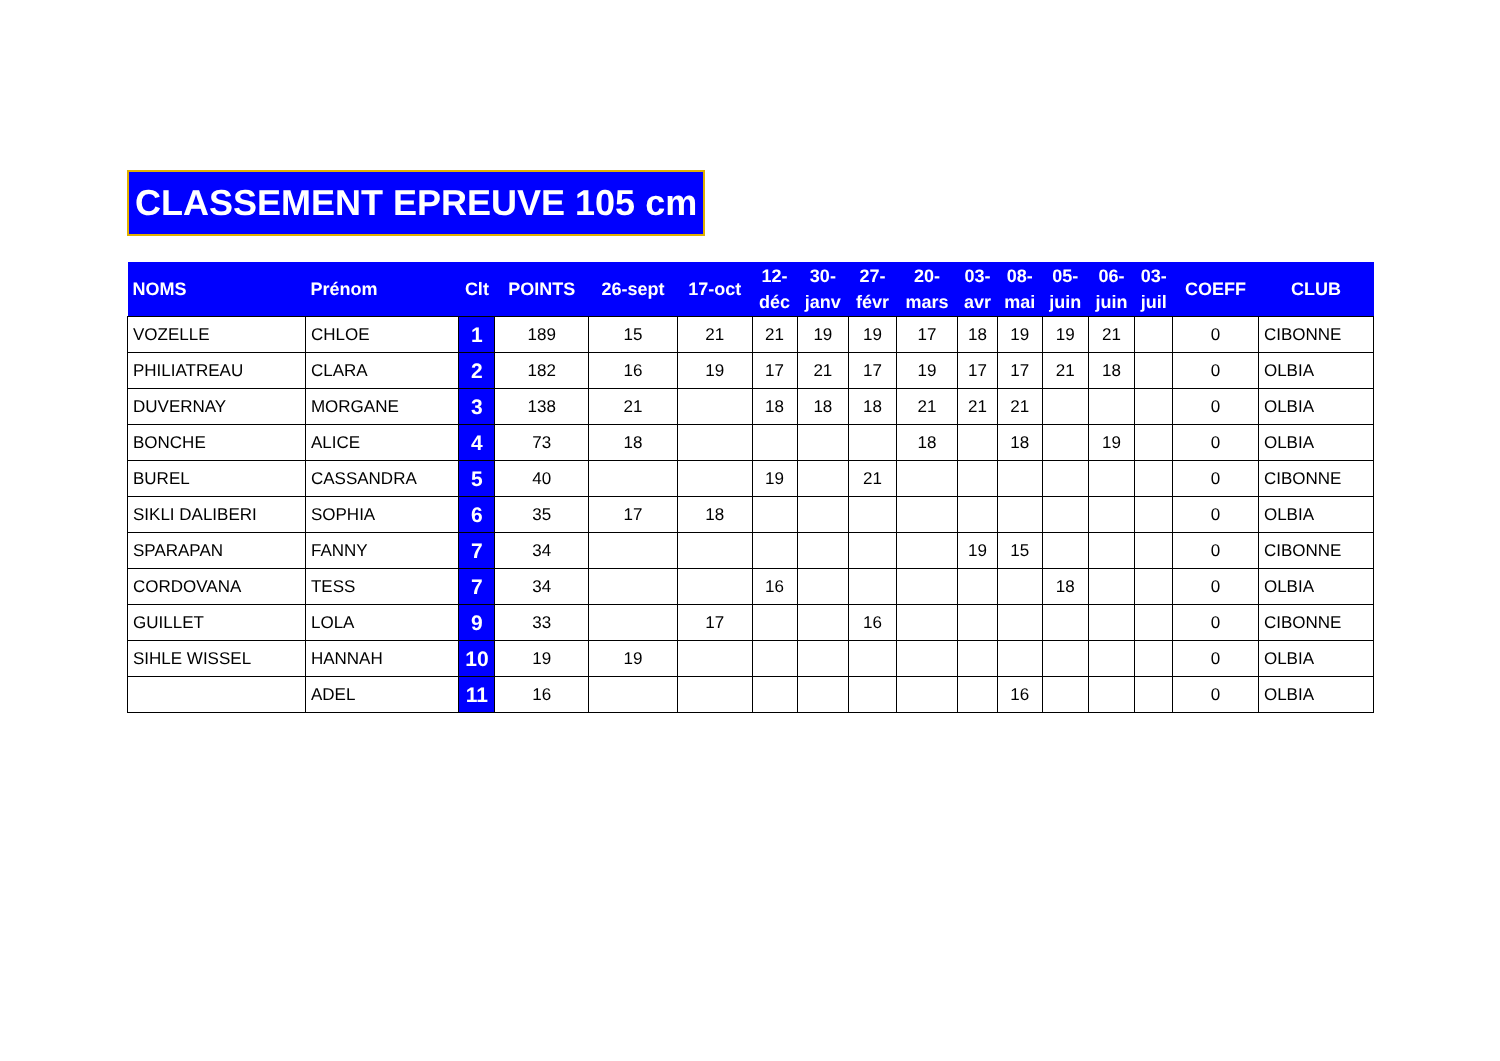CLASSEMENT EPREUVE 105 cm
| NOMS | Prénom | Clt | POINTS | 26-sept | 17-oct | 12- déc | 30- janv | 27- févr | 20- mars | 03- avr | 08- mai | 05- juin | 06- juin | 03- juil | COEFF | CLUB |
| --- | --- | --- | --- | --- | --- | --- | --- | --- | --- | --- | --- | --- | --- | --- | --- | --- |
| VOZELLE | CHLOE | 1 | 189 | 15 | 21 | 21 | 19 | 19 | 17 | 18 | 19 | 19 | 21 | | 0 | CIBONNE |
| PHILIATREAU | CLARA | 2 | 182 | 16 | 19 | 17 | 21 | 17 | 19 | 17 | 17 | 21 | 18 | | 0 | OLBIA |
| DUVERNAY | MORGANE | 3 | 138 | 21 | | 18 | 18 | 18 | 21 | 21 | 21 | | | | 0 | OLBIA |
| BONCHE | ALICE | 4 | 73 | 18 | | | | | 18 | | 18 | | 19 | | 0 | OLBIA |
| BUREL | CASSANDRA | 5 | 40 | | | 19 | | 21 | | | | | | | 0 | CIBONNE |
| SIKLI DALIBERI | SOPHIA | 6 | 35 | 17 | 18 | | | | | | | | | | 0 | OLBIA |
| SPARAPAN | FANNY | 7 | 34 | | | | | | | 19 | 15 | | | | 0 | CIBONNE |
| CORDOVANA | TESS | 7 | 34 | | | 16 | | | | | | 18 | | | 0 | OLBIA |
| GUILLET | LOLA | 9 | 33 | | 17 | | | 16 | | | | | | | 0 | CIBONNE |
| SIHLE WISSEL | HANNAH | 10 | 19 | 19 | | | | | | | | | | | 0 | OLBIA |
| | ADEL | 11 | 16 | | | | | | | | 16 | | | | 0 | OLBIA |